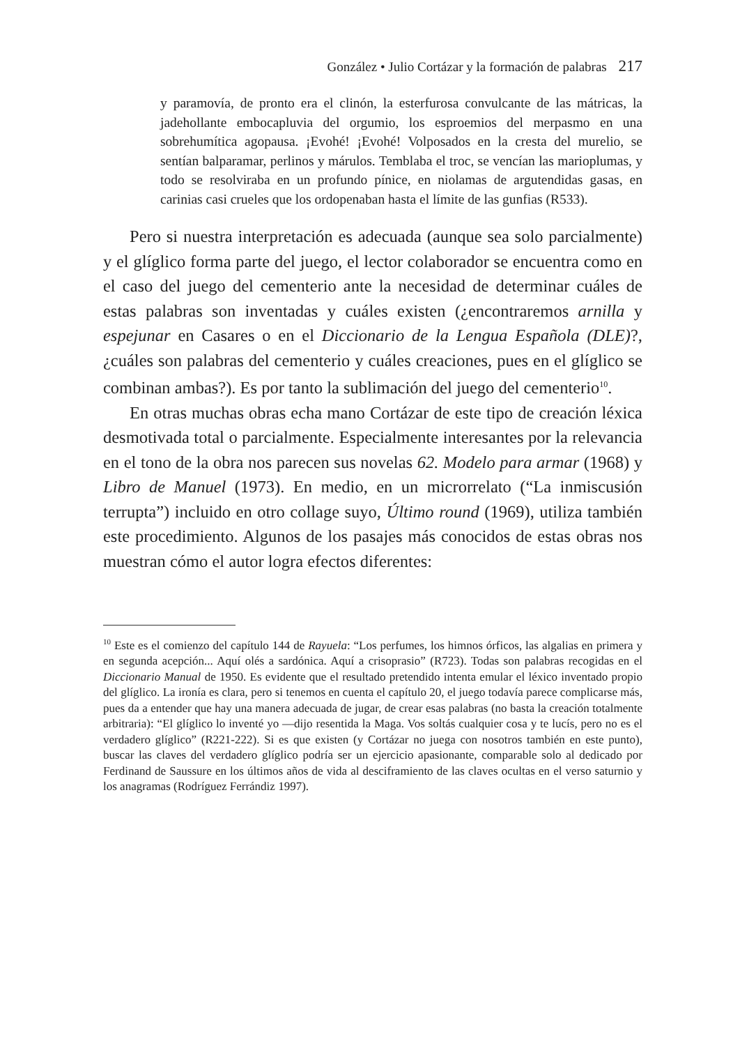González • Julio Cortázar y la formación de palabras 217
y paramovía, de pronto era el clinón, la esterfurosa convulcante de las mátricas, la jadehollante embocapluvia del orgumio, los esproemios del merpasmo en una sobrehumítica agopausa. ¡Evohé! ¡Evohé! Volposados en la cresta del murelio, se sentían balparamar, perlinos y márulos. Temblaba el troc, se vencían las marioplumas, y todo se resolviraba en un profundo pínice, en niolamas de argutendidas gasas, en carinias casi crueles que los ordopenaban hasta el límite de las gunfias (R533).
Pero si nuestra interpretación es adecuada (aunque sea solo parcialmente) y el glíglico forma parte del juego, el lector colaborador se encuentra como en el caso del juego del cementerio ante la necesidad de determinar cuáles de estas palabras son inventadas y cuáles existen (¿encontraremos arnilla y espejunar en Casares o en el Diccionario de la Lengua Española (DLE)?, ¿cuáles son palabras del cementerio y cuáles creaciones, pues en el glíglico se combinan ambas?). Es por tanto la sublimación del juego del cementerio<sup>10</sup>.
En otras muchas obras echa mano Cortázar de este tipo de creación léxica desmotivada total o parcialmente. Especialmente interesantes por la relevancia en el tono de la obra nos parecen sus novelas 62. Modelo para armar (1968) y Libro de Manuel (1973). En medio, en un microrrelato (“La inmiscusión terrupta”) incluido en otro collage suyo, Último round (1969), utiliza también este procedimiento. Algunos de los pasajes más conocidos de estas obras nos muestran cómo el autor logra efectos diferentes:
<sup>10</sup> Este es el comienzo del capítulo 144 de Rayuela: “Los perfumes, los himnos órficos, las algalias en primera y en segunda acepción... Aquí olés a sardónica. Aquí a crisoprasio” (R723). Todas son palabras recogidas en el Diccionario Manual de 1950. Es evidente que el resultado pretendido intenta emular el léxico inventado propio del glíglico. La ironía es clara, pero si tenemos en cuenta el capítulo 20, el juego todavía parece complicarse más, pues da a entender que hay una manera adecuada de jugar, de crear esas palabras (no basta la creación totalmente arbitraria): “El glíglico lo inventé yo —dijo resentida la Maga. Vos soltás cualquier cosa y te lucís, pero no es el verdadero glíglico” (R221-222). Si es que existen (y Cortázar no juega con nosotros también en este punto), buscar las claves del verdadero glíglico podría ser un ejercicio apasionante, comparable solo al dedicado por Ferdinand de Saussure en los últimos años de vida al desciframiento de las claves ocultas en el verso saturnio y los anagramas (Rodríguez Ferrándiz 1997).